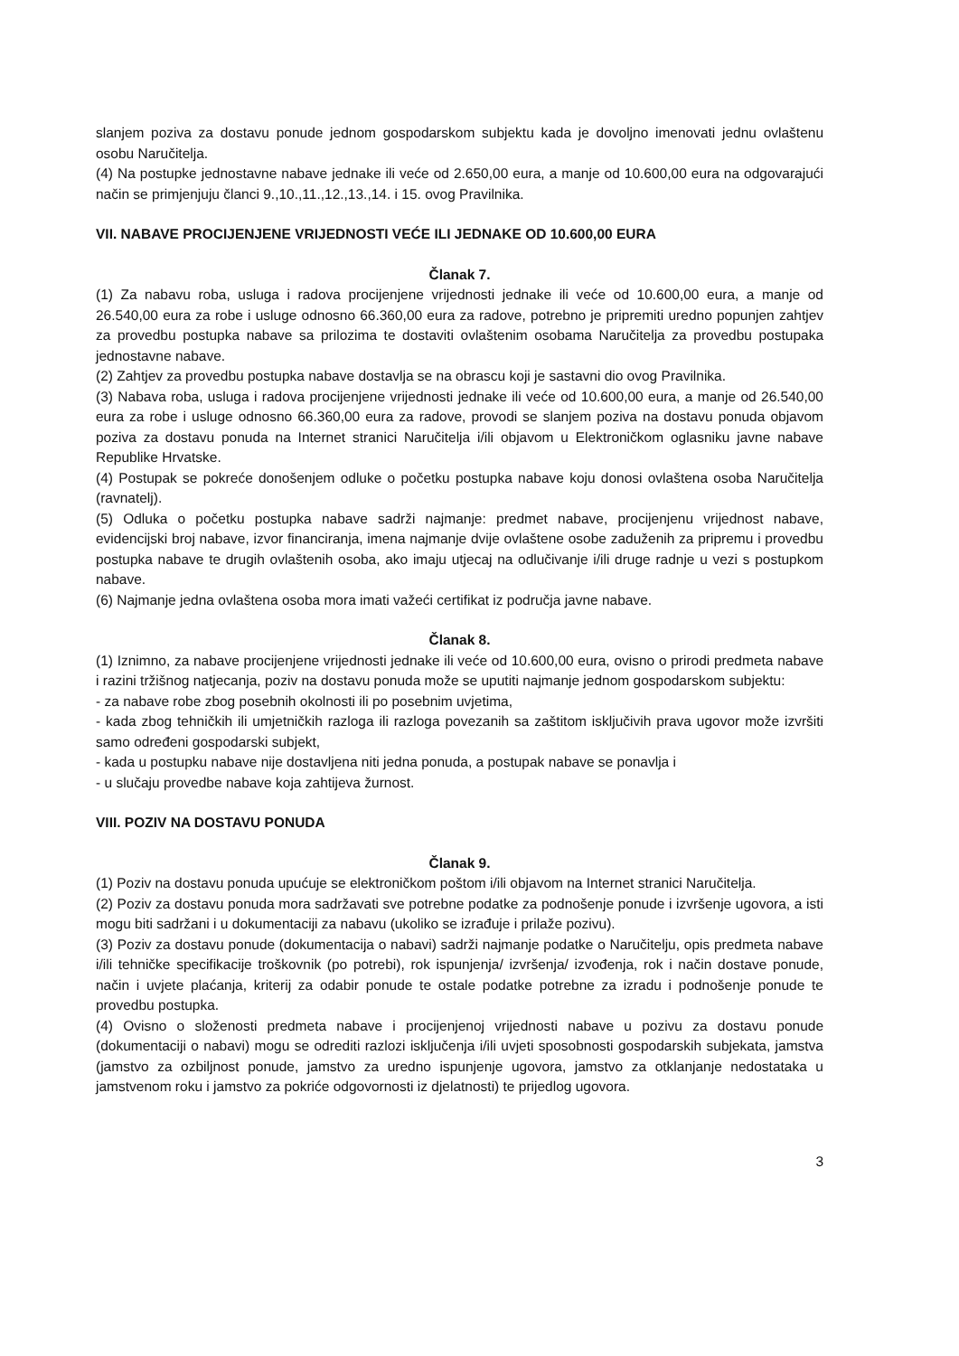slanjem poziva za dostavu ponude jednom gospodarskom subjektu kada je dovoljno imenovati jednu ovlaštenu osobu Naručitelja.
(4) Na postupke jednostavne nabave jednake ili veće od 2.650,00 eura, a manje od 10.600,00 eura na odgovarajući način se primjenjuju članci 9.,10.,11.,12.,13.,14. i 15. ovog Pravilnika.
VII. NABAVE PROCIJENJENE VRIJEDNOSTI VEĆE ILI JEDNAKE OD 10.600,00 EURA
Članak 7.
(1) Za nabavu roba, usluga i radova procijenjene vrijednosti jednake ili veće od 10.600,00 eura, a manje od 26.540,00 eura za robe i usluge odnosno 66.360,00 eura za radove, potrebno je pripremiti uredno popunjen zahtjev za provedbu postupka nabave sa prilozima te dostaviti ovlaštenim osobama Naručitelja za provedbu postupaka jednostavne nabave.
(2) Zahtjev za provedbu postupka nabave dostavlja se na obrascu koji je sastavni dio ovog Pravilnika.
(3) Nabava roba, usluga i radova procijenjene vrijednosti jednake ili veće od 10.600,00 eura, a manje od 26.540,00 eura za robe i usluge odnosno 66.360,00 eura za radove, provodi se slanjem poziva na dostavu ponuda objavom poziva za dostavu ponuda na Internet stranici Naručitelja i/ili objavom u Elektroničkom oglasniku javne nabave Republike Hrvatske.
(4) Postupak se pokreće donošenjem odluke o početku postupka nabave koju donosi ovlaštena osoba Naručitelja (ravnatelj).
(5) Odluka o početku postupka nabave sadrži najmanje: predmet nabave, procijenjenu vrijednost nabave, evidencijski broj nabave, izvor financiranja, imena najmanje dvije ovlaštene osobe zaduženih za pripremu i provedbu postupka nabave te drugih ovlaštenih osoba, ako imaju utjecaj na odlučivanje i/ili druge radnje u vezi s postupkom nabave.
(6) Najmanje jedna ovlaštena osoba mora imati važeći certifikat iz područja javne nabave.
Članak 8.
(1) Iznimno, za nabave procijenjene vrijednosti jednake ili veće od 10.600,00 eura, ovisno o prirodi predmeta nabave i razini tržišnog natjecanja, poziv na dostavu ponuda može se uputiti najmanje jednom gospodarskom subjektu:
- za nabave robe zbog posebnih okolnosti ili po posebnim uvjetima,
- kada zbog tehničkih ili umjetničkih razloga ili razloga povezanih sa zaštitom isključivih prava ugovor može izvršiti samo određeni gospodarski subjekt,
- kada u postupku nabave nije dostavljena niti jedna ponuda, a postupak nabave se ponavlja i
- u slučaju provedbe nabave koja zahtijeva žurnost.
VIII. POZIV NA DOSTAVU PONUDA
Članak 9.
(1) Poziv na dostavu ponuda upućuje se elektroničkom poštom i/ili objavom na Internet stranici Naručitelja.
(2) Poziv za dostavu ponuda mora sadržavati sve potrebne podatke za podnošenje ponude i izvršenje ugovora, a isti mogu biti sadržani i u dokumentaciji za nabavu (ukoliko se izrađuje i prilaže pozivu).
(3) Poziv za dostavu ponude (dokumentacija o nabavi) sadrži najmanje podatke o Naručitelju, opis predmeta nabave i/ili tehničke specifikacije troškovnik (po potrebi), rok ispunjenja/ izvršenja/ izvođenja, rok i način dostave ponude, način i uvjete plaćanja, kriterij za odabir ponude te ostale podatke potrebne za izradu i podnošenje ponude te provedbu postupka.
(4) Ovisno o složenosti predmeta nabave i procijenjenoj vrijednosti nabave u pozivu za dostavu ponude (dokumentaciji o nabavi) mogu se odrediti razlozi isključenja i/ili uvjeti sposobnosti gospodarskih subjekata, jamstva (jamstvo za ozbiljnost ponude, jamstvo za uredno ispunjenje ugovora, jamstvo za otklanjanje nedostataka u jamstvenom roku i jamstvo za pokriće odgovornosti iz djelatnosti) te prijedlog ugovora.
3